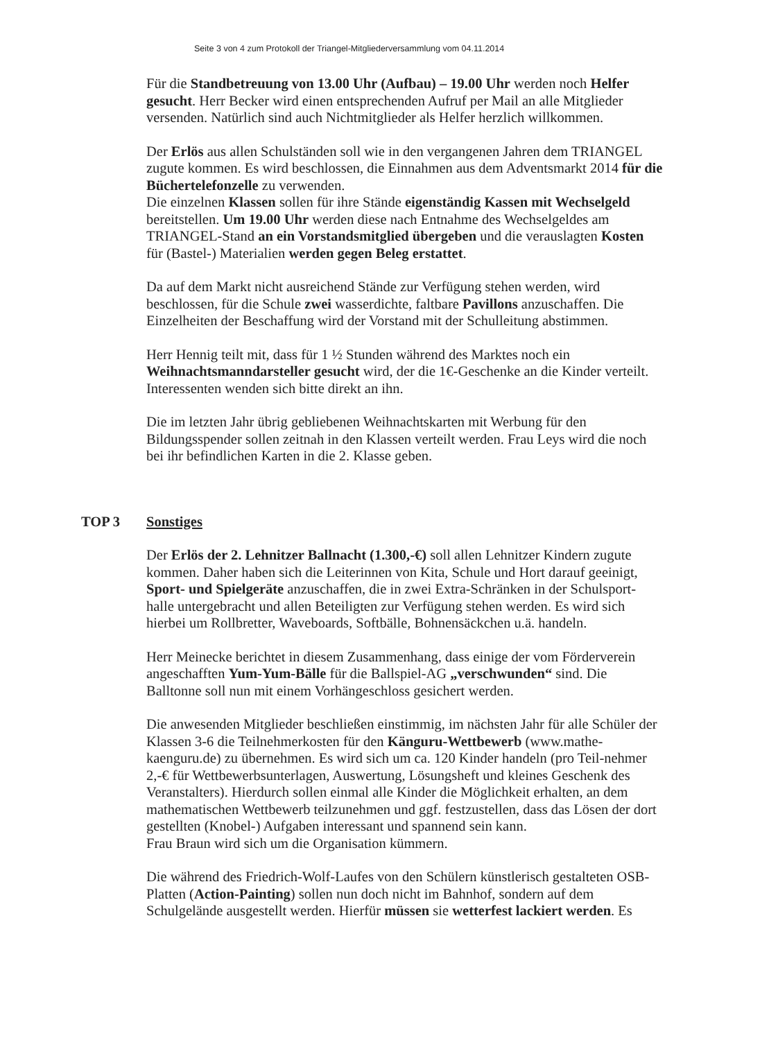Seite 3 von 4 zum Protokoll der Triangel-Mitgliederversammlung vom 04.11.2014
Für die Standbetreuung von 13.00 Uhr (Aufbau) – 19.00 Uhr werden noch Helfer gesucht. Herr Becker wird einen entsprechenden Aufruf per Mail an alle Mitglieder versenden. Natürlich sind auch Nichtmitglieder als Helfer herzlich willkommen.
Der Erlös aus allen Schulständen soll wie in den vergangenen Jahren dem TRIANGEL zugute kommen. Es wird beschlossen, die Einnahmen aus dem Adventsmarkt 2014 für die Büchertelefonzelle zu verwenden.
Die einzelnen Klassen sollen für ihre Stände eigenständig Kassen mit Wechselgeld bereitstellen. Um 19.00 Uhr werden diese nach Entnahme des Wechselgeldes am TRIANGEL-Stand an ein Vorstandsmitglied übergeben und die verauslagten Kosten für (Bastel-) Materialien werden gegen Beleg erstattet.
Da auf dem Markt nicht ausreichend Stände zur Verfügung stehen werden, wird beschlossen, für die Schule zwei wasserdichte, faltbare Pavillons anzuschaffen. Die Einzelheiten der Beschaffung wird der Vorstand mit der Schulleitung abstimmen.
Herr Hennig teilt mit, dass für 1 ½ Stunden während des Marktes noch ein Weihnachtsmanndarsteller gesucht wird, der die 1€-Geschenke an die Kinder verteilt. Interessenten wenden sich bitte direkt an ihn.
Die im letzten Jahr übrig gebliebenen Weihnachtskarten mit Werbung für den Bildungsspender sollen zeitnah in den Klassen verteilt werden. Frau Leys wird die noch bei ihr befindlichen Karten in die 2. Klasse geben.
TOP 3 Sonstiges
Der Erlös der 2. Lehnitzer Ballnacht (1.300,-€) soll allen Lehnitzer Kindern zugute kommen. Daher haben sich die Leiterinnen von Kita, Schule und Hort darauf geeinigt, Sport- und Spielgeräte anzuschaffen, die in zwei Extra-Schränken in der Schulsport-halle untergebracht und allen Beteiligten zur Verfügung stehen werden. Es wird sich hierbei um Rollbretter, Waveboards, Softbälle, Bohnensäckchen u.ä. handeln.
Herr Meinecke berichtet in diesem Zusammenhang, dass einige der vom Förderverein angeschafften Yum-Yum-Bälle für die Ballspiel-AG „verschwunden“ sind. Die Balltonne soll nun mit einem Vorhängeschloss gesichert werden.
Die anwesenden Mitglieder beschließen einstimmig, im nächsten Jahr für alle Schüler der Klassen 3-6 die Teilnehmerkosten für den Känguru-Wettbewerb (www.mathe-kaenguru.de) zu übernehmen. Es wird sich um ca. 120 Kinder handeln (pro Teil-nehmer 2,-€ für Wettbewerbsunterlagen, Auswertung, Lösungsheft und kleines Geschenk des Veranstalters). Hierdurch sollen einmal alle Kinder die Möglichkeit erhalten, an dem mathematischen Wettbewerb teilzunehmen und ggf. festzustellen, dass das Lösen der dort gestellten (Knobel-) Aufgaben interessant und spannend sein kann.
Frau Braun wird sich um die Organisation kümmern.
Die während des Friedrich-Wolf-Laufes von den Schülern künstlerisch gestalteten OSB-Platten (Action-Painting) sollen nun doch nicht im Bahnhof, sondern auf dem Schulgelände ausgestellt werden. Hierfür müssen sie wetterfest lackiert werden. Es